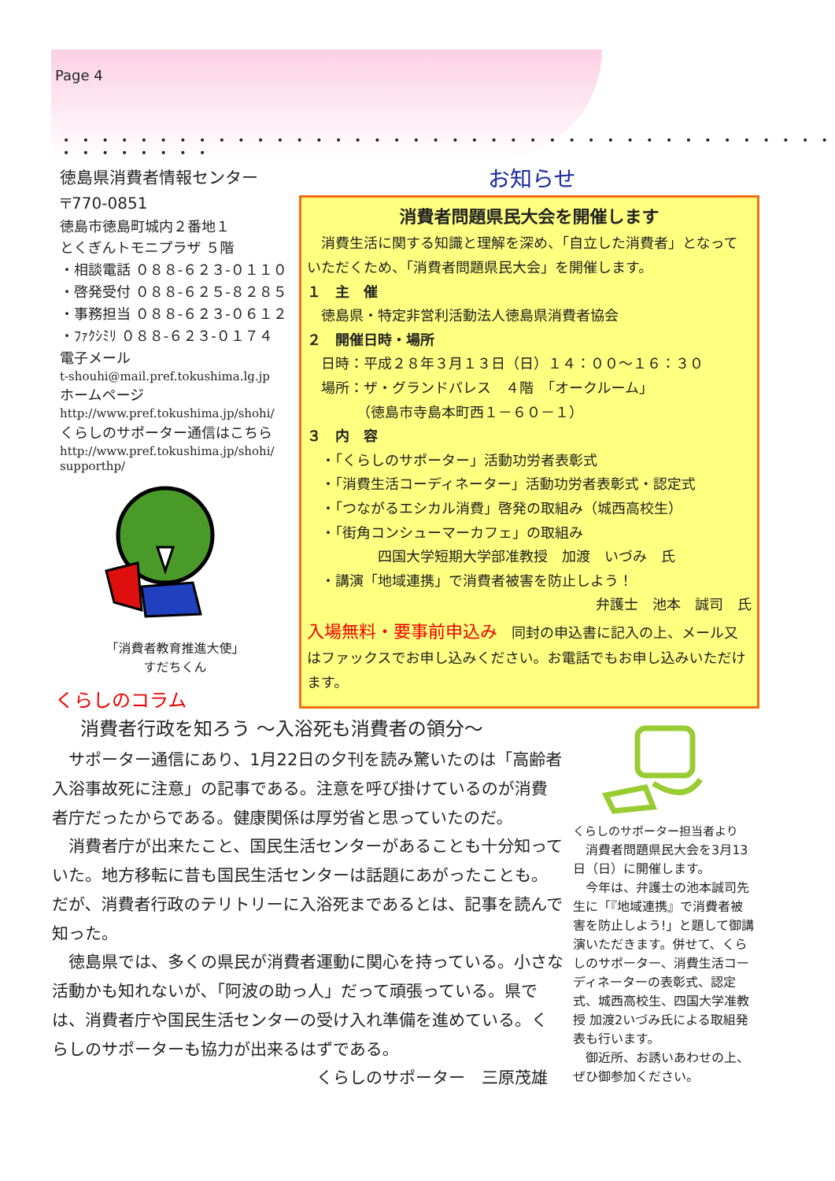Page 4
• • • • • • • • • • • • • • • • • • • • • • • • • • • • • • • • • • • • • • • • • • • • • • • •
徳島県消費者情報センター
〒770-0851
徳島市徳島町城内２番地１
とくぎんトモニプラザ ５階
・相談電話 ０８８-６２３-０１１０
・啓発受付 ０８８-６２５-８２８５
・事務担当 ０８８-６２３-０６１２
・ﾌｧｸｼﾐﾘ ０８８-６２３-０１７４
電子メール
t-shouhi@mail.pref.tokushima.lg.jp
ホームページ
http://www.pref.tokushima.jp/shohi/
くらしのサポーター通信はこちら
http://www.pref.tokushima.jp/shohi/ supporthp/
お知らせ
消費者問題県民大会を開催します
　消費生活に関する知識と理解を深め、「自立した消費者」となっていただくため、「消費者問題県民大会」を開催します。
１　主　催
　徳島県・特定非営利活動法人徳島県消費者協会
２　開催日時・場所
　日時：平成２８年３月１３日（日）１４：００～１６：３０
　場所：ザ・グランドパレス　４階　「オークルーム」
　　　　（徳島市寺島本町西１－６０－１）
３　内　容
　・「くらしのサポーター」活動功労者表彰式
　・「消費生活コーディネーター」活動功労者表彰式・認定式
　・「つながるエシカル消費」啓発の取組み（城西高校生）
　・「街角コンシューマーカフェ」の取組み
　　　　　四国大学短期大学部准教授　加渡　いづみ　氏
　・講演「地域連携」で消費者被害を防止しよう！
弁護士　池本　誠司　氏　
入場無料・要事前申込み　同封の申込書に記入の上、メール又はファックスでお申し込みください。お電話でもお申し込みいただけます。
「消費者教育推進大使」
すだちくん
くらしのコラム
消費者行政を知ろう ～入浴死も消費者の領分～
　サポーター通信にあり、1月22日の夕刊を読み驚いたのは「高齢者　入浴事故死に注意」の記事である。注意を呼び掛けているのが消費者庁だったからである。健康関係は厚労省と思っていたのだ。
　消費者庁が出来たこと、国民生活センターがあることも十分知っていた。地方移転に昔も国民生活センターは話題にあがったことも。だが、消費者行政のテリトリーに入浴死まであるとは、記事を読んで知った。
　徳島県では、多くの県民が消費者運動に関心を持っている。小さな活動かも知れないが、「阿波の助っ人」だって頑張っている。県では、消費者庁や国民生活センターの受け入れ準備を進めている。くらしのサポーターも協力が出来るはずである。
くらしのサポーター　三原茂雄
くらしのサポーター担当者より
　消費者問題県民大会を3月13日（日）に開催します。
　今年は、弁護士の池本誠司先生に「『地域連携』で消費者被害を防止しよう!」と題して御講演いただきます。併せて、くらしのサポーター、消費生活コーディネーターの表彰式、認定式、城西高校生、四国大学准教授 加渡2いづみ氏による取組発表も行います。
　御近所、お誘いあわせの上、ぜひ御参加ください。